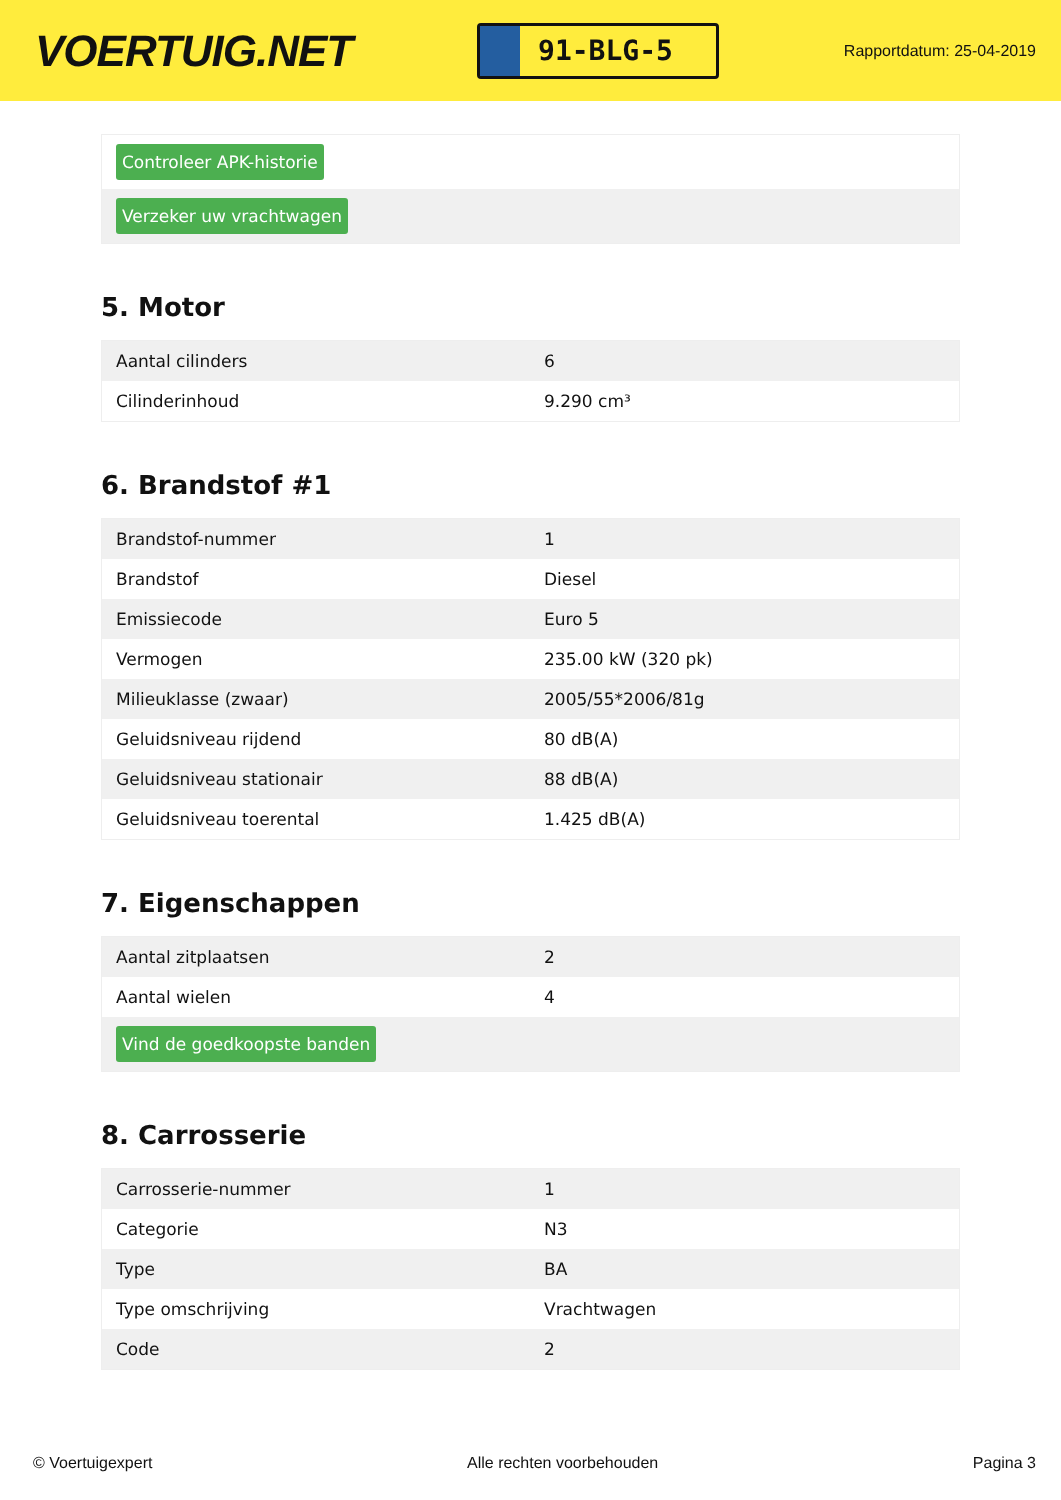VOERTUIG.NET
91-BLG-5
Rapportdatum: 25-04-2019
| Controleer APK-historie |
| Verzeker uw vrachtwagen |
5. Motor
| Aantal cilinders | 6 |
| Cilinderinhoud | 9.290 cm³ |
6. Brandstof #1
| Brandstof-nummer | 1 |
| Brandstof | Diesel |
| Emissiecode | Euro 5 |
| Vermogen | 235.00 kW (320 pk) |
| Milieuklasse (zwaar) | 2005/55*2006/81g |
| Geluidsniveau rijdend | 80 dB(A) |
| Geluidsniveau stationair | 88 dB(A) |
| Geluidsniveau toerental | 1.425 dB(A) |
7. Eigenschappen
| Aantal zitplaatsen | 2 |
| Aantal wielen | 4 |
| Vind de goedkoopste banden | |
8. Carrosserie
| Carrosserie-nummer | 1 |
| Categorie | N3 |
| Type | BA |
| Type omschrijving | Vrachtwagen |
| Code | 2 |
© Voertuigexpert Alle rechten voorbehouden Pagina 3